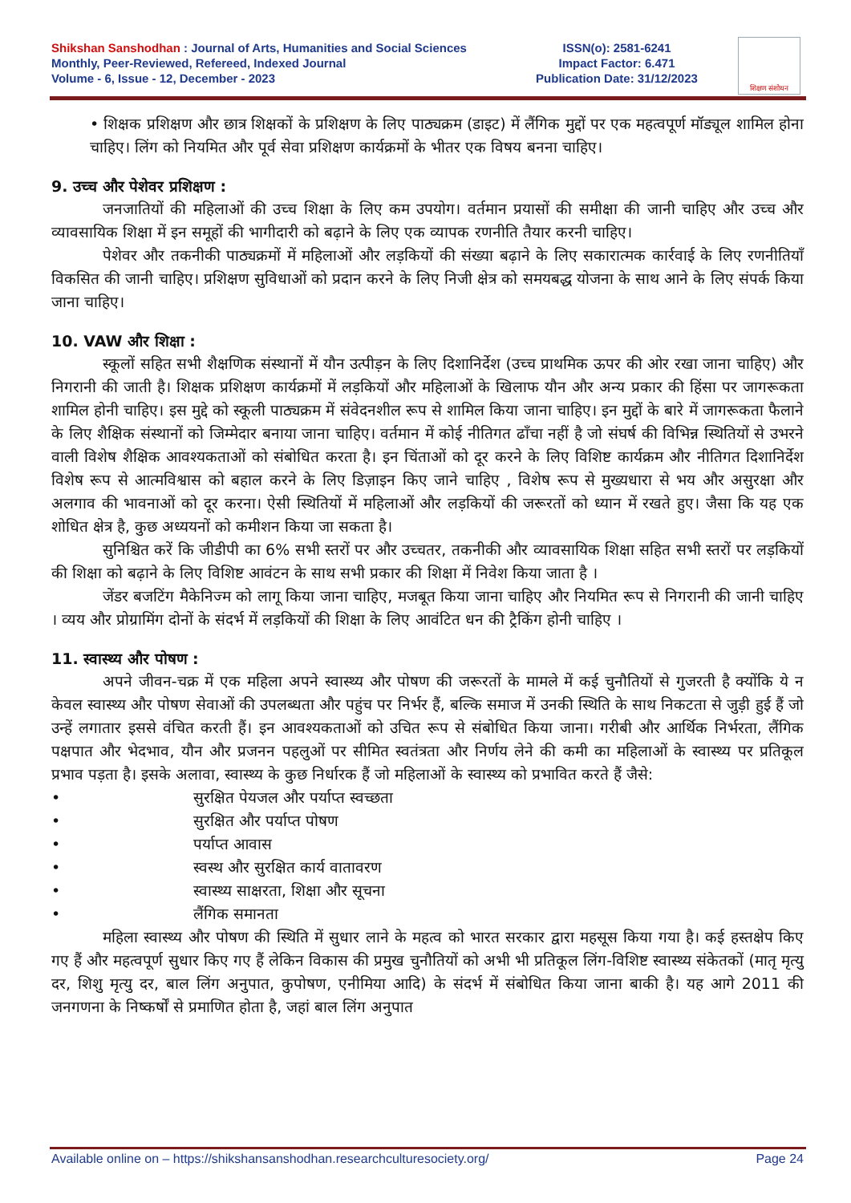Shikshan Sanshodhan : Journal of Arts, Humanities and Social Sciences
Monthly, Peer-Reviewed, Refereed, Indexed Journal
Volume - 6, Issue - 12, December - 2023
ISSN(o): 2581-6241
Impact Factor: 6.471
Publication Date: 31/12/2023
शिक्षण संशोधन
• शिक्षक प्रशिक्षण और छात्र शिक्षकों के प्रशिक्षण के लिए पाठ्यक्रम (डाइट) में लैंगिक मुद्दों पर एक महत्वपूर्ण मॉड्यूल शामिल होना चाहिए। लिंग को नियमित और पूर्व सेवा प्रशिक्षण कार्यक्रमों के भीतर एक विषय बनना चाहिए।
9. उच्च और पेशेवर प्रशिक्षण :
जनजातियों की महिलाओं की उच्च शिक्षा के लिए कम उपयोग। वर्तमान प्रयासों की समीक्षा की जानी चाहिए और उच्च और व्यावसायिक शिक्षा में इन समूहों की भागीदारी को बढ़ाने के लिए एक व्यापक रणनीति तैयार करनी चाहिए।
पेशेवर और तकनीकी पाठ्यक्रमों में महिलाओं और लड़कियों की संख्या बढ़ाने के लिए सकारात्मक कार्रवाई के लिए रणनीतियाँ विकसित की जानी चाहिए। प्रशिक्षण सुविधाओं को प्रदान करने के लिए निजी क्षेत्र को समयबद्ध योजना के साथ आने के लिए संपर्क किया जाना चाहिए।
10. VAW और शिक्षा :
स्कूलों सहित सभी शैक्षणिक संस्थानों में यौन उत्पीड़न के लिए दिशानिर्देश (उच्च प्राथमिक ऊपर की ओर रखा जाना चाहिए) और निगरानी की जाती है। शिक्षक प्रशिक्षण कार्यक्रमों में लड़कियों और महिलाओं के खिलाफ यौन और अन्य प्रकार की हिंसा पर जागरूकता शामिल होनी चाहिए। इस मुद्दे को स्कूली पाठ्यक्रम में संवेदनशील रूप से शामिल किया जाना चाहिए। इन मुद्दों के बारे में जागरूकता फैलाने के लिए शैक्षिक संस्थानों को जिम्मेदार बनाया जाना चाहिए। वर्तमान में कोई नीतिगत ढाँचा नहीं है जो संघर्ष की विभिन्न स्थितियों से उभरने वाली विशेष शैक्षिक आवश्यकताओं को संबोधित करता है। इन चिंताओं को दूर करने के लिए विशिष्ट कार्यक्रम और नीतिगत दिशानिर्देश विशेष रूप से आत्मविश्वास को बहाल करने के लिए डिज़ाइन किए जाने चाहिए , विशेष रूप से मुख्यधारा से भय और असुरक्षा और अलगाव की भावनाओं को दूर करना। ऐसी स्थितियों में महिलाओं और लड़कियों की जरूरतों को ध्यान में रखते हुए। जैसा कि यह एक शोधित क्षेत्र है, कुछ अध्ययनों को कमीशन किया जा सकता है।
सुनिश्चित करें कि जीडीपी का 6% सभी स्तरों पर और उच्चतर, तकनीकी और व्यावसायिक शिक्षा सहित सभी स्तरों पर लड़कियों की शिक्षा को बढ़ाने के लिए विशिष्ट आवंटन के साथ सभी प्रकार की शिक्षा में निवेश किया जाता है ।
जेंडर बजटिंग मैकेनिज्म को लागू किया जाना चाहिए, मजबूत किया जाना चाहिए और नियमित रूप से निगरानी की जानी चाहिए । व्यय और प्रोग्रामिंग दोनों के संदर्भ में लड़कियों की शिक्षा के लिए आवंटित धन की ट्रैकिंग होनी चाहिए ।
11. स्वास्थ्य और पोषण :
अपने जीवन-चक्र में एक महिला अपने स्वास्थ्य और पोषण की जरूरतों के मामले में कई चुनौतियों से गुजरती है क्योंकि ये न केवल स्वास्थ्य और पोषण सेवाओं की उपलब्धता और पहुंच पर निर्भर हैं, बल्कि समाज में उनकी स्थिति के साथ निकटता से जुड़ी हुई हैं जो उन्हें लगातार इससे वंचित करती हैं। इन आवश्यकताओं को उचित रूप से संबोधित किया जाना। गरीबी और आर्थिक निर्भरता, लैंगिक पक्षपात और भेदभाव, यौन और प्रजनन पहलुओं पर सीमित स्वतंत्रता और निर्णय लेने की कमी का महिलाओं के स्वास्थ्य पर प्रतिकूल प्रभाव पड़ता है। इसके अलावा, स्वास्थ्य के कुछ निर्धारक हैं जो महिलाओं के स्वास्थ्य को प्रभावित करते हैं जैसे:
• सुरक्षित पेयजल और पर्याप्त स्वच्छता
• सुरक्षित और पर्याप्त पोषण
• पर्याप्त आवास
• स्वस्थ और सुरक्षित कार्य वातावरण
• स्वास्थ्य साक्षरता, शिक्षा और सूचना
• लैंगिक समानता
महिला स्वास्थ्य और पोषण की स्थिति में सुधार लाने के महत्व को भारत सरकार द्वारा महसूस किया गया है। कई हस्तक्षेप किए गए हैं और महत्वपूर्ण सुधार किए गए हैं लेकिन विकास की प्रमुख चुनौतियों को अभी भी प्रतिकूल लिंग-विशिष्ट स्वास्थ्य संकेतकों (मातृ मृत्यु दर, शिशु मृत्यु दर, बाल लिंग अनुपात, कुपोषण, एनीमिया आदि) के संदर्भ में संबोधित किया जाना बाकी है। यह आगे 2011 की जनगणना के निष्कर्षों से प्रमाणित होता है, जहां बाल लिंग अनुपात
Available online on – https://shikshansanshodhan.researchculturesociety.org/ Page 24